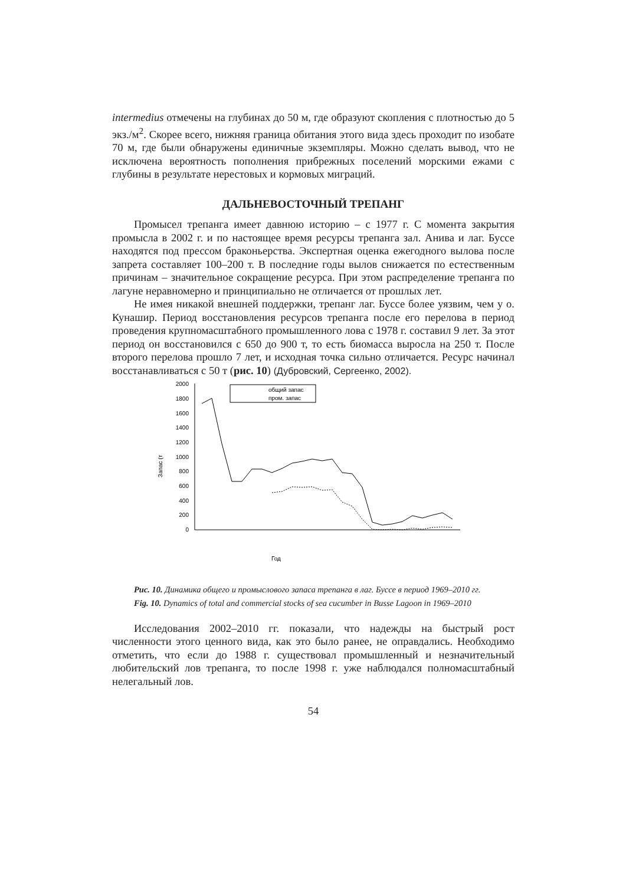intermedius отмечены на глубинах до 50 м, где образуют скопления с плотностью до 5 экз./м<sup>2</sup>. Скорее всего, нижняя граница обитания этого вида здесь проходит по изобате 70 м, где были обнаружены единичные экземпляры. Можно сделать вывод, что не исключена вероятность пополнения прибрежных поселений морскими ежами с глубины в результате нерестовых и кормовых миграций.
ДАЛЬНЕВОСТОЧНЫЙ ТРЕПАНГ
Промысел трепанга имеет давнюю историю – с 1977 г. С момента закрытия промысла в 2002 г. и по настоящее время ресурсы трепанга зал. Анива и лаг. Буссе находятся под прессом браконьерства. Экспертная оценка ежегодного вылова после запрета составляет 100–200 т. В последние годы вылов снижается по естественным причинам – значительное сокращение ресурса. При этом распределение трепанга по лагуне неравномерно и принципиально не отличается от прошлых лет.
Не имея никакой внешней поддержки, трепанг лаг. Буссе более уязвим, чем у о. Кунашир. Период восстановления ресурсов трепанга после его перелова в период проведения крупномасштабного промышленного лова с 1978 г. составил 9 лет. За этот период он восстановился с 650 до 900 т, то есть биомасса выросла на 250 т. После второго перелова прошло 7 лет, и исходная точка сильно отличается. Ресурс начинал восстанавливаться с 50 т (рис. 10) (Дубровский, Сергеенко, 2002).
2000
1800
1600
1400
1200
1000
800
600
400
200
0
Запас (т
общий запас
пром. запас
Год
Рис. 10. Динамика общего и промыслового запаса трепанга в лаг. Буссе в период 1969–2010 гг.
Fig. 10. Dynamics of total and commercial stocks of sea cucumber in Busse Lagoon in 1969–2010
Исследования 2002–2010 гг. показали, что надежды на быстрый рост численности этого ценного вида, как это было ранее, не оправдались. Необходимо отметить, что если до 1988 г. существовал промышленный и незначительный любительский лов трепанга, то после 1998 г. уже наблюдался полномасштабный нелегальный лов.
54